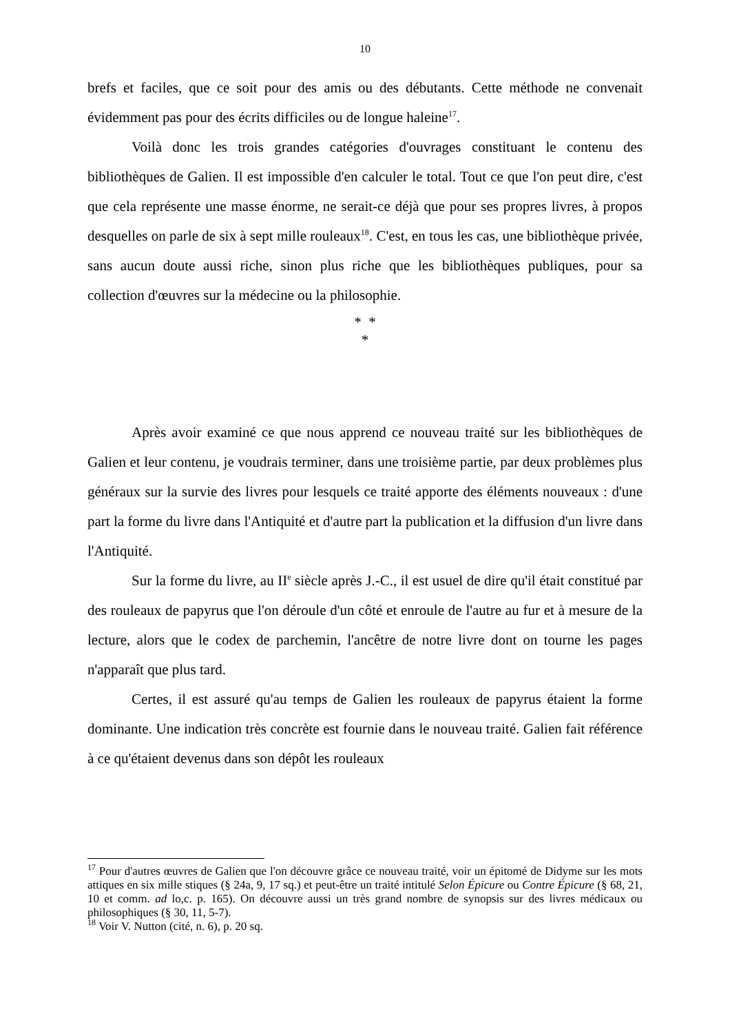10
brefs et faciles, que ce soit pour des amis ou des débutants. Cette méthode ne convenait évidemment pas pour des écrits difficiles ou de longue haleine<sup>17</sup>.
Voilà donc les trois grandes catégories d'ouvrages constituant le contenu des bibliothèques de Galien. Il est impossible d'en calculer le total. Tout ce que l'on peut dire, c'est que cela représente une masse énorme, ne serait-ce déjà que pour ses propres livres, à propos desquelles on parle de six à sept mille rouleaux<sup>18</sup>. C'est, en tous les cas, une bibliothèque privée, sans aucun doute aussi riche, sinon plus riche que les bibliothèques publiques, pour sa collection d'œuvres sur la médecine ou la philosophie.
* *
*
Après avoir examiné ce que nous apprend ce nouveau traité sur les bibliothèques de Galien et leur contenu, je voudrais terminer, dans une troisième partie, par deux problèmes plus généraux sur la survie des livres pour lesquels ce traité apporte des éléments nouveaux : d'une part la forme du livre dans l'Antiquité et d'autre part la publication et la diffusion d'un livre dans l'Antiquité.
Sur la forme du livre, au II<sup>e</sup> siècle après J.-C., il est usuel de dire qu'il était constitué par des rouleaux de papyrus que l'on déroule d'un côté et enroule de l'autre au fur et à mesure de la lecture, alors que le codex de parchemin, l'ancêtre de notre livre dont on tourne les pages n'apparaît que plus tard.
Certes, il est assuré qu'au temps de Galien les rouleaux de papyrus étaient la forme dominante. Une indication très concrète est fournie dans le nouveau traité. Galien fait référence à ce qu'étaient devenus dans son dépôt les rouleaux
<sup>17</sup> Pour d'autres œuvres de Galien que l'on découvre grâce ce nouveau traité, voir un épitomé de Didyme sur les mots attiques en six mille stiques (§ 24a, 9, 17 sq.) et peut-être un traité intitulé Selon Épicure ou Contre Épicure (§ 68, 21, 10 et comm. ad lo,c. p. 165). On découvre aussi un très grand nombre de synopsis sur des livres médicaux ou philosophiques (§ 30, 11, 5-7).
<sup>18</sup> Voir V. Nutton (cité, n. 6), p. 20 sq.